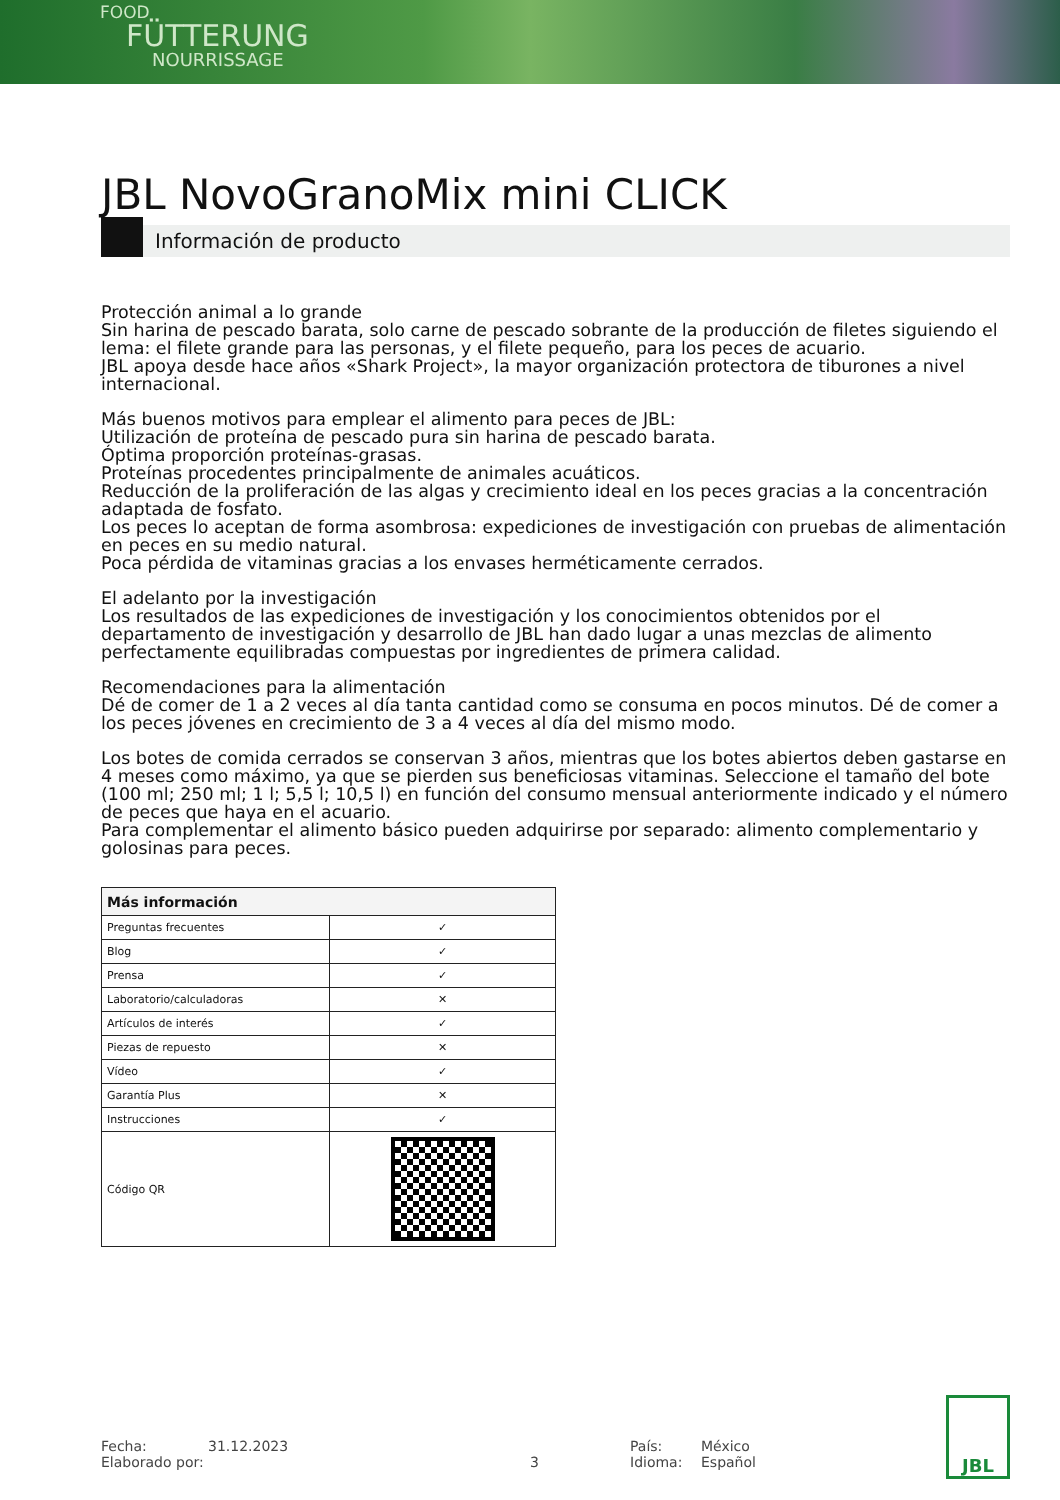FOOD
FÜTTERUNG
NOURRISSAGE
JBL NovoGranoMix mini CLICK
Información de producto
Protección animal a lo grande
Sin harina de pescado barata, solo carne de pescado sobrante de la producción de filetes siguiendo el lema: el filete grande para las personas, y el filete pequeño, para los peces de acuario.
JBL apoya desde hace años «Shark Project», la mayor organización protectora de tiburones a nivel internacional.
Más buenos motivos para emplear el alimento para peces de JBL:
Utilización de proteína de pescado pura sin harina de pescado barata.
Óptima proporción proteínas-grasas.
Proteínas procedentes principalmente de animales acuáticos.
Reducción de la proliferación de las algas y crecimiento ideal en los peces gracias a la concentración adaptada de fosfato.
Los peces lo aceptan de forma asombrosa: expediciones de investigación con pruebas de alimentación en peces en su medio natural.
Poca pérdida de vitaminas gracias a los envases herméticamente cerrados.
El adelanto por la investigación
Los resultados de las expediciones de investigación y los conocimientos obtenidos por el departamento de investigación y desarrollo de JBL han dado lugar a unas mezclas de alimento perfectamente equilibradas compuestas por ingredientes de primera calidad.
Recomendaciones para la alimentación
Dé de comer de 1 a 2 veces al día tanta cantidad como se consuma en pocos minutos. Dé de comer a los peces jóvenes en crecimiento de 3 a 4 veces al día del mismo modo.
Los botes de comida cerrados se conservan 3 años, mientras que los botes abiertos deben gastarse en 4 meses como máximo, ya que se pierden sus beneficiosas vitaminas. Seleccione el tamaño del bote (100 ml; 250 ml; 1 l; 5,5 l; 10,5 l) en función del consumo mensual anteriormente indicado y el número de peces que haya en el acuario.
Para complementar el alimento básico pueden adquirirse por separado: alimento complementario y golosinas para peces.
| Más información | |
| --- | --- |
| Preguntas frecuentes | ✓ |
| Blog | ✓ |
| Prensa | ✓ |
| Laboratorio/calculadoras | ✕ |
| Artículos de interés | ✓ |
| Piezas de repuesto | ✕ |
| Vídeo | ✓ |
| Garantía Plus | ✕ |
| Instrucciones | ✓ |
| Código QR | |
Fecha:
Elaborado por:
31.12.2023
3 País:
Idioma:
México
Español
JBL